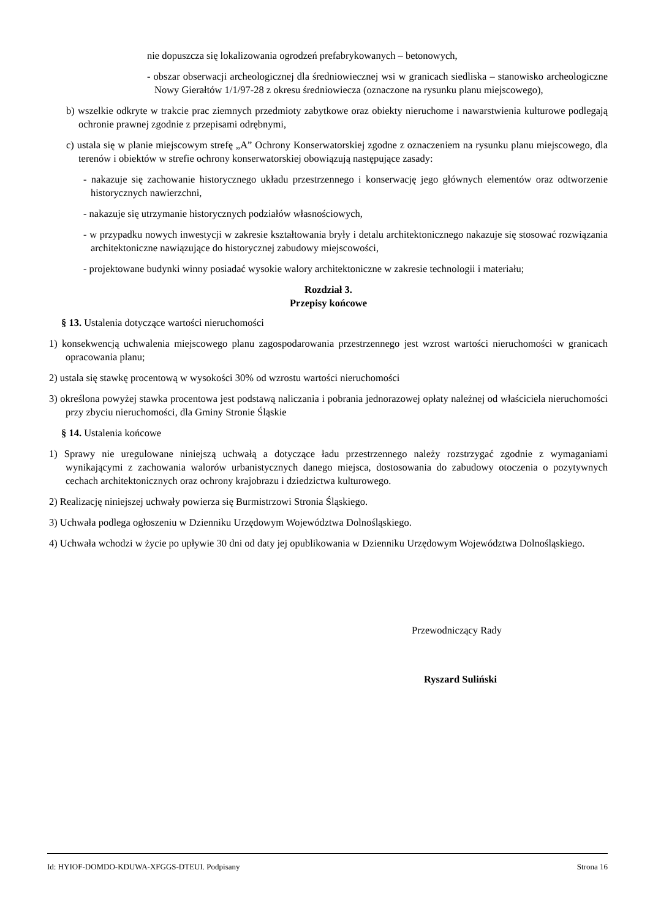nie dopuszcza się lokalizowania ogrodzeń prefabrykowanych – betonowych,
- obszar obserwacji archeologicznej dla średniowiecznej wsi w granicach siedliska – stanowisko archeologiczne Nowy Gierałtów 1/1/97-28 z okresu średniowiecza (oznaczone na rysunku planu miejscowego),
b) wszelkie odkryte w trakcie prac ziemnych przedmioty zabytkowe oraz obiekty nieruchome i nawarstwienia kulturowe podlegają ochronie prawnej zgodnie z przepisami odrębnymi,
c) ustala się w planie miejscowym strefę „A” Ochrony Konserwatorskiej zgodne z oznaczeniem na rysunku planu miejscowego, dla terenów i obiektów w strefie ochrony konserwatorskiej obowiązują następujące zasady:
- nakazuje się zachowanie historycznego układu przestrzennego i konserwację jego głównych elementów oraz odtworzenie historycznych nawierzchni,
- nakazuje się utrzymanie historycznych podziałów własnościowych,
- w przypadku nowych inwestycji w zakresie kształtowania bryły i detalu architektonicznego nakazuje się stosować rozwiązania architektoniczne nawiązujące do historycznej zabudowy miejscowości,
- projektowane budynki winny posiadać wysokie walory architektoniczne w zakresie technologii i materiału;
Rozdział 3.
Przepisy końcowe
§ 13. Ustalenia dotyczące wartości nieruchomości
1) konsekwencją uchwalenia miejscowego planu zagospodarowania przestrzennego jest wzrost wartości nieruchomości w granicach opracowania planu;
2) ustala się stawkę procentową w wysokości 30% od wzrostu wartości nieruchomości
3) określona powyżej stawka procentowa jest podstawą naliczania i pobrania jednorazowej opłaty należnej od właściciela nieruchomości przy zbyciu nieruchomości, dla Gminy Stronie Śląskie
§ 14. Ustalenia końcowe
1) Sprawy nie uregulowane niniejszą uchwałą a dotyczące ładu przestrzennego należy rozstrzygać zgodnie z wymaganiami wynikającymi z zachowania walorów urbanistycznych danego miejsca, dostosowania do zabudowy otoczenia o pozytywnych cechach architektonicznych oraz ochrony krajobrazu i dziedzictwa kulturowego.
2) Realizację niniejszej uchwały powierza się Burmistrzowi Stronia Śląskiego.
3) Uchwała podlega ogłoszeniu w Dzienniku Urzędowym Województwa Dolnośląskiego.
4) Uchwała wchodzi w życie po upływie 30 dni od daty jej opublikowania w Dzienniku Urzędowym Województwa Dolnośląskiego.
Przewodniczący Rady
Ryszard Suliński
Id: HYIOF-DOMDO-KDUWA-XFGGS-DTEUI. Podpisany Strona 16